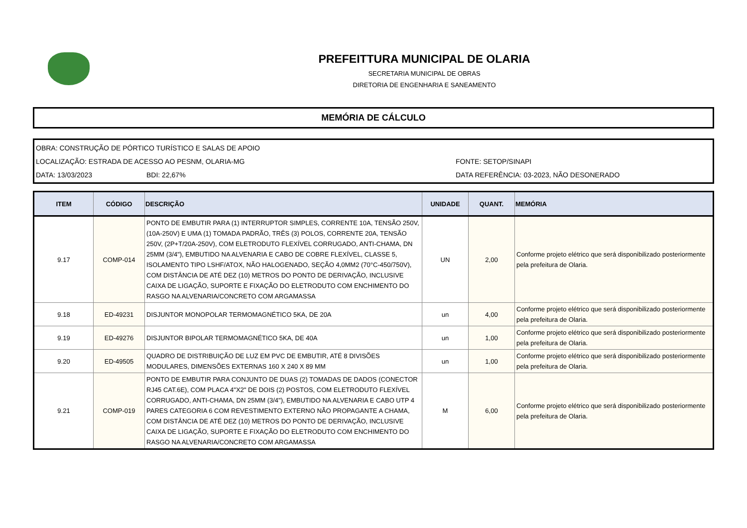PREFEITTURA MUNICIPAL DE OLARIA
SECRETARIA MUNICIPAL DE OBRAS
DIRETORIA DE ENGENHARIA E SANEAMENTO
MEMÓRIA DE CÁLCULO
OBRA: CONSTRUÇÃO DE PÓRTICO TURÍSTICO E SALAS DE APOIO
LOCALIZAÇÃO: ESTRADA DE ACESSO AO PESNM, OLARIA-MG FONTE: SETOP/SINAPI
DATA: 13/03/2023 BDI: 22,67% DATA REFERÊNCIA: 03-2023, NÃO DESONERADO
| ITEM | CÓDIGO | DESCRIÇÃO | UNIDADE | QUANT. | MEMÓRIA |
| --- | --- | --- | --- | --- | --- |
| 9.17 | COMP-014 | PONTO DE EMBUTIR PARA (1) INTERRUPTOR SIMPLES, CORRENTE 10A, TENSÃO 250V, (10A-250V) E UMA (1) TOMADA PADRÃO, TRÊS (3) POLOS, CORRENTE 20A, TENSÃO 250V, (2P+T/20A-250V), COM ELETRODUTO FLEXÍVEL CORRUGADO, ANTI-CHAMA, DN 25MM (3/4"), EMBUTIDO NA ALVENARIA E CABO DE COBRE FLEXÍVEL, CLASSE 5, ISOLAMENTO TIPO LSHF/ATOX, NÃO HALOGENADO, SEÇÃO 4,0MM2 (70°C-450/750V), COM DISTÂNCIA DE ATÉ DEZ (10) METROS DO PONTO DE DERIVAÇÃO, INCLUSIVE CAIXA DE LIGAÇÃO, SUPORTE E FIXAÇÃO DO ELETRODUTO COM ENCHIMENTO DO RASGO NA ALVENARIA/CONCRETO COM ARGAMASSA | UN | 2,00 | Conforme projeto elétrico que será disponibilizado posteriormente pela prefeitura de Olaria. |
| 9.18 | ED-49231 | DISJUNTOR MONOPOLAR TERMOMAGNÉTICO 5KA, DE 20A | un | 4,00 | Conforme projeto elétrico que será disponibilizado posteriormente pela prefeitura de Olaria. |
| 9.19 | ED-49276 | DISJUNTOR BIPOLAR TERMOMAGNÉTICO 5KA, DE 40A | un | 1,00 | Conforme projeto elétrico que será disponibilizado posteriormente pela prefeitura de Olaria. |
| 9.20 | ED-49505 | QUADRO DE DISTRIBUIÇÃO DE LUZ EM PVC DE EMBUTIR, ATÉ 8 DIVISÕES MODULARES, DIMENSÕES EXTERNAS 160 X 240 X 89 MM | un | 1,00 | Conforme projeto elétrico que será disponibilizado posteriormente pela prefeitura de Olaria. |
| 9.21 | COMP-019 | PONTO DE EMBUTIR PARA CONJUNTO DE DUAS (2) TOMADAS DE DADOS (CONECTOR RJ45 CAT.6E), COM PLACA 4"X2" DE DOIS (2) POSTOS, COM ELETRODUTO FLEXÍVEL CORRUGADO, ANTI-CHAMA, DN 25MM (3/4"), EMBUTIDO NA ALVENARIA E CABO UTP 4 PARES CATEGORIA 6 COM REVESTIMENTO EXTERNO NÃO PROPAGANTE A CHAMA, COM DISTÂNCIA DE ATÉ DEZ (10) METROS DO PONTO DE DERIVAÇÃO, INCLUSIVE CAIXA DE LIGAÇÃO, SUPORTE E FIXAÇÃO DO ELETRODUTO COM ENCHIMENTO DO RASGO NA ALVENARIA/CONCRETO COM ARGAMASSA | M | 6,00 | Conforme projeto elétrico que será disponibilizado posteriormente pela prefeitura de Olaria. |